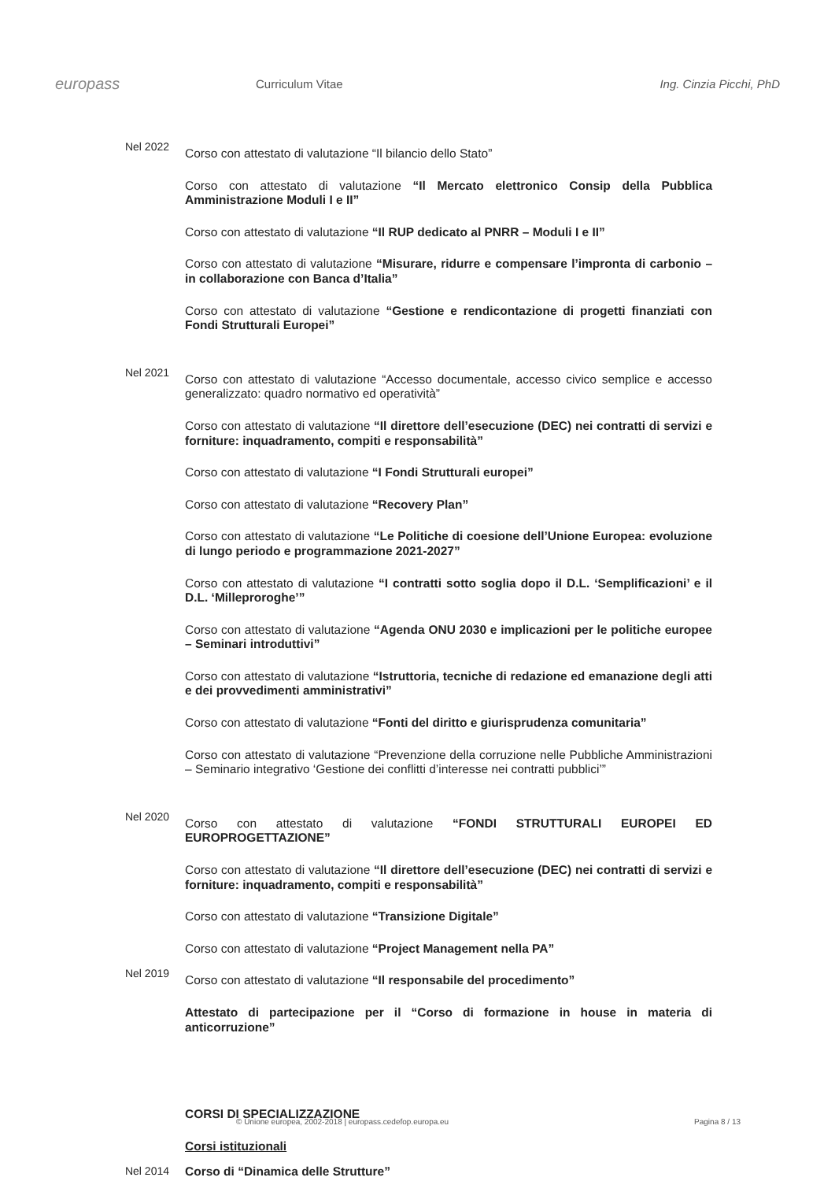europass
Curriculum Vitae Ing. Cinzia Picchi, PhD
Nel 2022
Corso con attestato di valutazione “Il bilancio dello Stato”
Corso con attestato di valutazione “Il Mercato elettronico Consip della Pubblica Amministrazione Moduli I e II”
Corso con attestato di valutazione “Il RUP dedicato al PNRR – Moduli I e II”
Corso con attestato di valutazione “Misurare, ridurre e compensare l’impronta di carbonio – in collaborazione con Banca d’Italia”
Corso con attestato di valutazione “Gestione e rendicontazione di progetti finanziati con Fondi Strutturali Europei”
Nel 2021
Corso con attestato di valutazione “Accesso documentale, accesso civico semplice e accesso generalizzato: quadro normativo ed operatività”
Corso con attestato di valutazione “Il direttore dell’esecuzione (DEC) nei contratti di servizi e forniture: inquadramento, compiti e responsabilità”
Corso con attestato di valutazione “I Fondi Strutturali europei”
Corso con attestato di valutazione “Recovery Plan”
Corso con attestato di valutazione “Le Politiche di coesione dell’Unione Europea: evoluzione di lungo periodo e programmazione 2021-2027”
Corso con attestato di valutazione “I contratti sotto soglia dopo il D.L. ‘Semplificazioni’ e il D.L. ‘Milleproroghe’”
Corso con attestato di valutazione “Agenda ONU 2030 e implicazioni per le politiche europee – Seminari introduttivi”
Corso con attestato di valutazione “Istruttoria, tecniche di redazione ed emanazione degli atti e dei provvedimenti amministrativi”
Corso con attestato di valutazione “Fonti del diritto e giurisprudenza comunitaria”
Corso con attestato di valutazione “Prevenzione della corruzione nelle Pubbliche Amministrazioni – Seminario integrativo ‘Gestione dei conflitti d’interesse nei contratti pubblici’”
Nel 2020
Corso con attestato di valutazione “FONDI STRUTTURALI EUROPEI ED EUROPROGETTAZIONE”
Corso con attestato di valutazione “Il direttore dell’esecuzione (DEC) nei contratti di servizi e forniture: inquadramento, compiti e responsabilità”
Corso con attestato di valutazione “Transizione Digitale”
Corso con attestato di valutazione “Project Management nella PA”
Nel 2019
Corso con attestato di valutazione “Il responsabile del procedimento”
Attestato di partecipazione per il “Corso di formazione in house in materia di anticorruzione”
CORSI DI SPECIALIZZAZIONE
Corsi istituzionali
Nel 2014
Corso di “Dinamica delle Strutture”
© Unione europea, 2002-2018 | europass.cedefop.europa.eu Pagina 8 / 13